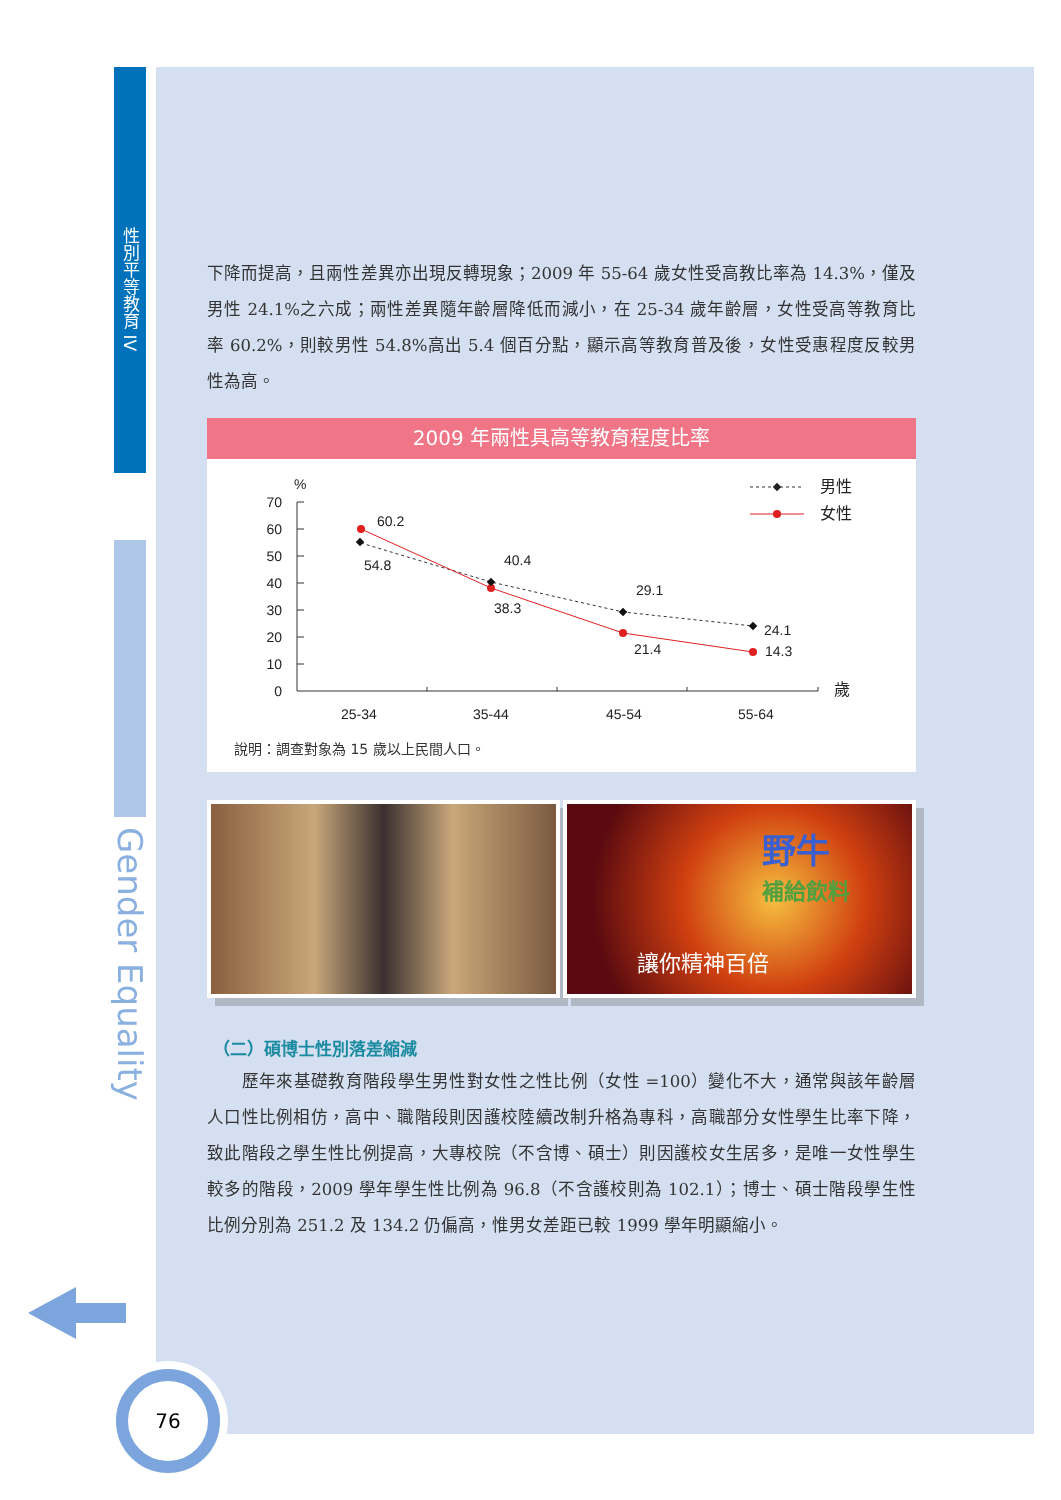性別平等教育 IV
Gender Equality
76
下降而提高，且兩性差異亦出現反轉現象；2009 年 55-64 歲女性受高教比率為 14.3%，僅及男性 24.1%之六成；兩性差異隨年齡層降低而減小，在 25-34 歲年齡層，女性受高等教育比率 60.2%，則較男性 54.8%高出 5.4 個百分點，顯示高等教育普及後，女性受惠程度反較男性為高。
2009 年兩性具高等教育程度比率
%
70
60
50
40
30
20
10
0
60.2
54.8
40.4
38.3
29.1
21.4
24.1
14.3
歲
25-34
35-44
45-54
55-64
男性
女性
說明：調查對象為 15 歲以上民間人口。
野牛
補給飲料
讓你精神百倍
（二）碩博士性別落差縮減
　　歷年來基礎教育階段學生男性對女性之性比例（女性 =100）變化不大，通常與該年齡層人口性比例相仿，高中、職階段則因護校陸續改制升格為專科，高職部分女性學生比率下降，致此階段之學生性比例提高，大專校院（不含博、碩士）則因護校女生居多，是唯一女性學生較多的階段，2009 學年學生性比例為 96.8（不含護校則為 102.1）；博士、碩士階段學生性比例分別為 251.2 及 134.2 仍偏高，惟男女差距已較 1999 學年明顯縮小。